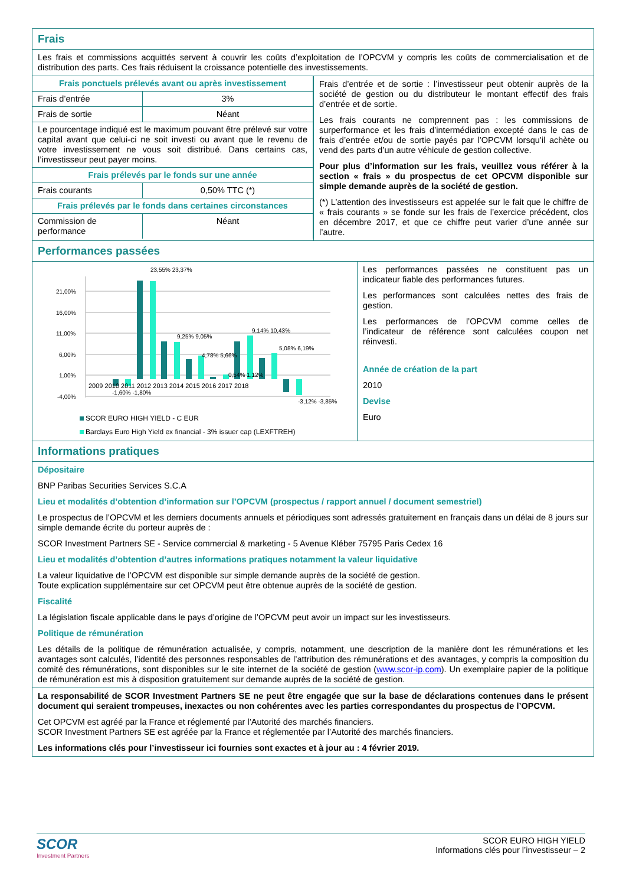Frais
Les frais et commissions acquittés servent à couvrir les coûts d’exploitation de l’OPCVM y compris les coûts de commercialisation et de distribution des parts. Ces frais réduisent la croissance potentielle des investissements.
| Frais ponctuels prélevés avant ou après investissement | |
| Frais d’entrée | 3% |
| Frais de sortie | Néant |
| Le pourcentage indiqué est le maximum pouvant être prélevé sur votre capital avant que celui-ci ne soit investi ou avant que le revenu de votre investissement ne vous soit distribué. Dans certains cas, l’investisseur peut payer moins. | |
| Frais prélevés par le fonds sur une année | |
| Frais courants | 0,50% TTC (*) |
| Frais prélevés par le fonds dans certaines circonstances | |
| Commission de performance | Néant |
Frais d’entrée et de sortie : l’investisseur peut obtenir auprès de la société de gestion ou du distributeur le montant effectif des frais d’entrée et de sortie.
Les frais courants ne comprennent pas : les commissions de surperformance et les frais d’intermédiation excepté dans le cas de frais d’entrée et/ou de sortie payés par l’OPCVM lorsqu’il achète ou vend des parts d’un autre véhicule de gestion collective.
Pour plus d’information sur les frais, veuillez vous référer à la section « frais » du prospectus de cet OPCVM disponible sur simple demande auprès de la société de gestion.
(*) L’attention des investisseurs est appelée sur le fait que le chiffre de « frais courants » se fonde sur les frais de l’exercice précédent, clos en décembre 2017, et que ce chiffre peut varier d’une année sur l’autre.
Performances passées
21,00%
16,00%
11,00%
6,00%
1,00%
-4,00%
2009 2010 2011 2012 2013 2014 2015 2016 2017 2018
-1,60% -1,80%
23,55% 23,37%
9,25% 9,05%
4,78% 5,66%
0,54% 1,12%
9,14% 10,43%
5,08% 6,19%
-3,12% -3,85%
SCOR EURO HIGH YIELD - C EUR
Barclays Euro High Yield ex financial - 3% issuer cap (LEXFTREH)
Les performances passées ne constituent pas un indicateur fiable des performances futures.
Les performances sont calculées nettes des frais de gestion.
Les performances de l’OPCVM comme celles de l’indicateur de référence sont calculées coupon net réinvesti.
Année de création de la part
2010
Devise
Euro
Informations pratiques
Dépositaire
BNP Paribas Securities Services S.C.A
Lieu et modalités d’obtention d’information sur l’OPCVM (prospectus / rapport annuel / document semestriel)
Le prospectus de l’OPCVM et les derniers documents annuels et périodiques sont adressés gratuitement en français dans un délai de 8 jours sur simple demande écrite du porteur auprès de :
SCOR Investment Partners SE - Service commercial & marketing - 5 Avenue Kléber 75795 Paris Cedex 16
Lieu et modalités d’obtention d’autres informations pratiques notamment la valeur liquidative
La valeur liquidative de l’OPCVM est disponible sur simple demande auprès de la société de gestion.
Toute explication supplémentaire sur cet OPCVM peut être obtenue auprès de la société de gestion.
Fiscalité
La législation fiscale applicable dans le pays d’origine de l’OPCVM peut avoir un impact sur les investisseurs.
Politique de rémunération
Les détails de la politique de rémunération actualisée, y compris, notamment, une description de la manière dont les rémunérations et les avantages sont calculés, l’identité des personnes responsables de l’attribution des rémunérations et des avantages, y compris la composition du comité des rémunérations, sont disponibles sur le site internet de la société de gestion (www.scor-ip.com). Un exemplaire papier de la politique de rémunération est mis à disposition gratuitement sur demande auprès de la société de gestion.
La responsabilité de SCOR Investment Partners SE ne peut être engagée que sur la base de déclarations contenues dans le présent document qui seraient trompeuses, inexactes ou non cohérentes avec les parties correspondantes du prospectus de l’OPCVM.
Cet OPCVM est agréé par la France et réglementé par l’Autorité des marchés financiers.
SCOR Investment Partners SE est agréée par la France et réglementée par l’Autorité des marchés financiers.
Les informations clés pour l’investisseur ici fournies sont exactes et à jour au : 4 février 2019.
SCOR
Investment Partners
SCOR EURO HIGH YIELD
Informations clés pour l’investisseur – 2